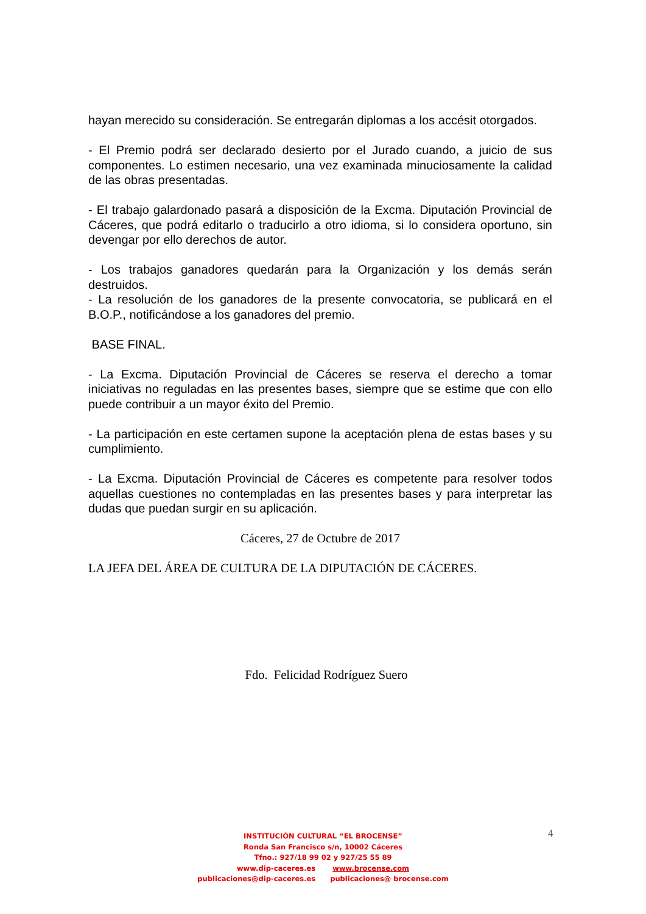hayan merecido su consideración. Se entregarán diplomas a los accésit otorgados.
- El Premio podrá ser declarado desierto por el Jurado cuando, a juicio de sus componentes. Lo estimen necesario, una vez examinada minuciosamente la calidad de las obras presentadas.
- El trabajo galardonado pasará a disposición de la Excma. Diputación Provincial de Cáceres, que podrá editarlo o traducirlo a otro idioma, si lo considera oportuno, sin devengar por ello derechos de autor.
- Los trabajos ganadores quedarán para la Organización y los demás serán destruidos.
- La resolución de los ganadores de la presente convocatoria, se publicará en el B.O.P., notificándose a los ganadores del premio.
BASE FINAL.
- La Excma. Diputación Provincial de Cáceres se reserva el derecho a tomar iniciativas no reguladas en las presentes bases, siempre que se estime que con ello puede contribuir a un mayor éxito del Premio.
- La participación en este certamen supone la aceptación plena de estas bases y su cumplimiento.
- La Excma. Diputación Provincial de Cáceres es competente para resolver todos aquellas cuestiones no contempladas en las presentes bases y para interpretar las dudas que puedan surgir en su aplicación.
Cáceres, 27 de Octubre de 2017
LA JEFA DEL ÁREA DE CULTURA DE LA DIPUTACIÓN DE CÁCERES.
Fdo. Felicidad Rodríguez Suero
4
INSTITUCIÓN CULTURAL “EL BROCENSE”
Ronda San Francisco s/n, 10002 Cáceres
Tfno.: 927/18 99 02 y 927/25 55 89
www.dip-caceres.es www.brocense.com
publicaciones@dip-caceres.es publicaciones@ brocense.com